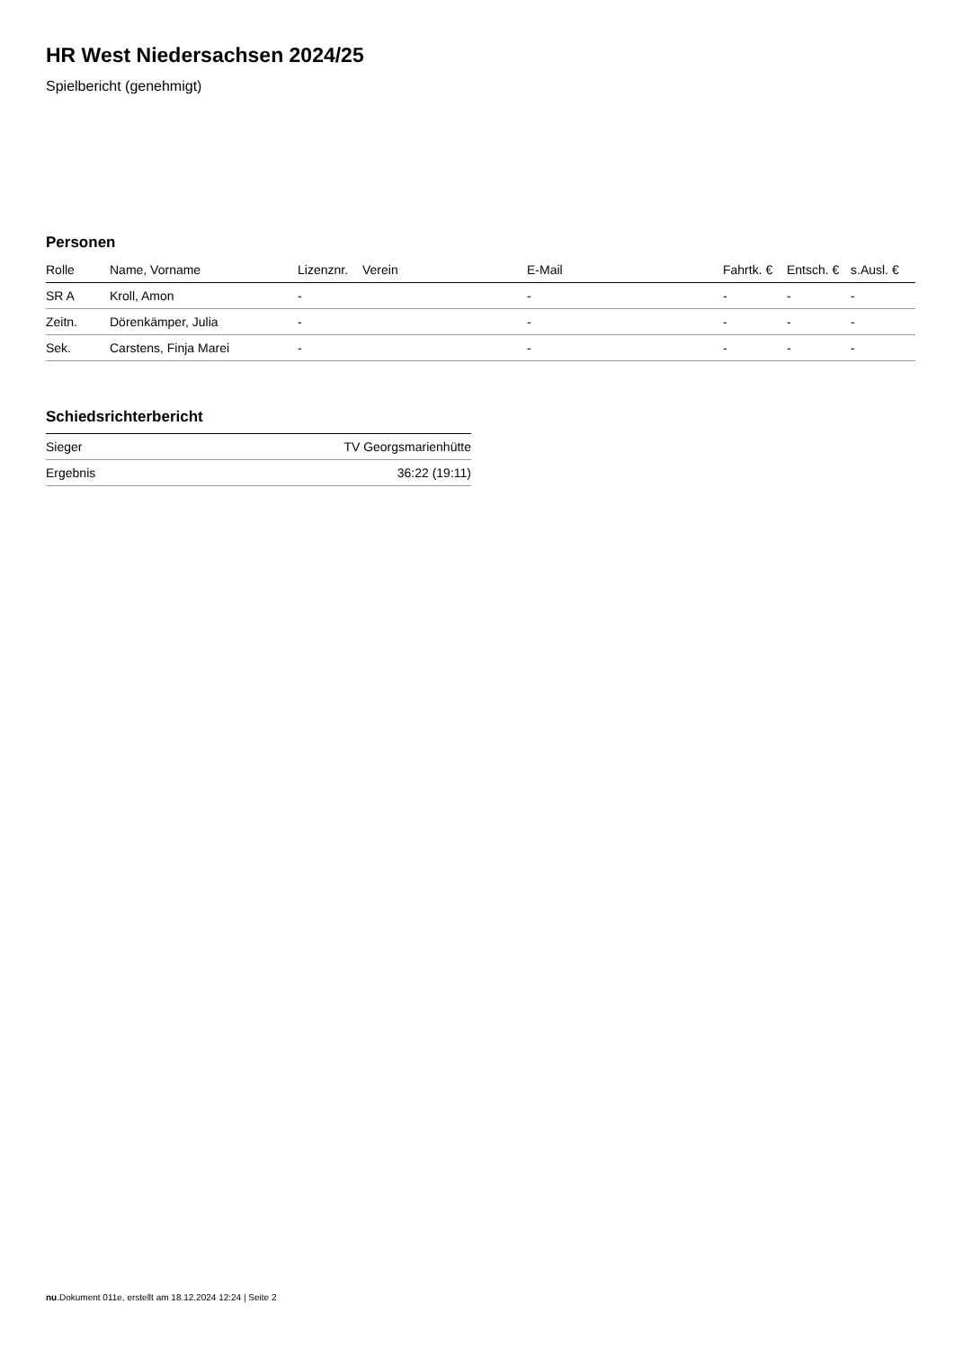HR West Niedersachsen 2024/25
Spielbericht (genehmigt)
Personen
| Rolle | Name, Vorname | Lizenznr. | Verein | E-Mail | Fahrtk. € | Entsch. € | s.Ausl. € |
| --- | --- | --- | --- | --- | --- | --- | --- |
| SR A | Kroll, Amon | - | | - | - | - | - |
| Zeitn. | Dörenkämper, Julia | - | | - | - | - | - |
| Sek. | Carstens, Finja Marei | - | | - | - | - | - |
Schiedsrichterbericht
| Sieger | TV Georgsmarienhütte |
| Ergebnis | 36:22 (19:11) |
nu.Dokument 011e, erstellt am 18.12.2024 12:24 | Seite 2